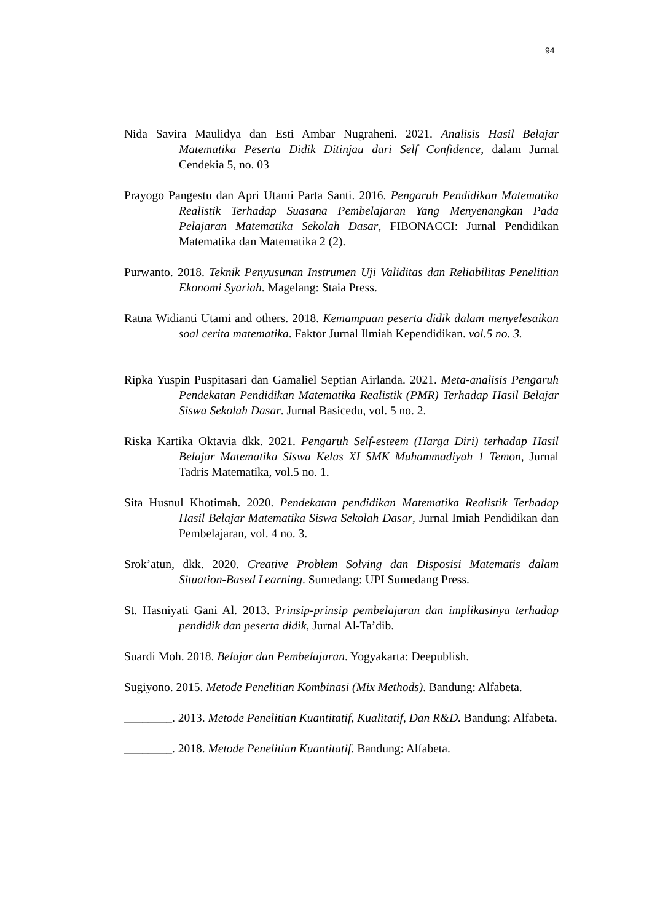94
Nida Savira Maulidya dan Esti Ambar Nugraheni. 2021. Analisis Hasil Belajar Matematika Peserta Didik Ditinjau dari Self Confidence, dalam Jurnal Cendekia 5, no. 03
Prayogo Pangestu dan Apri Utami Parta Santi. 2016. Pengaruh Pendidikan Matematika Realistik Terhadap Suasana Pembelajaran Yang Menyenangkan Pada Pelajaran Matematika Sekolah Dasar, FIBONACCI: Jurnal Pendidikan Matematika dan Matematika 2 (2).
Purwanto. 2018. Teknik Penyusunan Instrumen Uji Validitas dan Reliabilitas Penelitian Ekonomi Syariah. Magelang: Staia Press.
Ratna Widianti Utami and others. 2018. Kemampuan peserta didik dalam menyelesaikan soal cerita matematika. Faktor Jurnal Ilmiah Kependidikan. vol.5 no. 3.
Ripka Yuspin Puspitasari dan Gamaliel Septian Airlanda. 2021. Meta-analisis Pengaruh Pendekatan Pendidikan Matematika Realistik (PMR) Terhadap Hasil Belajar Siswa Sekolah Dasar. Jurnal Basicedu, vol. 5 no. 2.
Riska Kartika Oktavia dkk. 2021. Pengaruh Self-esteem (Harga Diri) terhadap Hasil Belajar Matematika Siswa Kelas XI SMK Muhammadiyah 1 Temon, Jurnal Tadris Matematika, vol.5 no. 1.
Sita Husnul Khotimah. 2020. Pendekatan pendidikan Matematika Realistik Terhadap Hasil Belajar Matematika Siswa Sekolah Dasar, Jurnal Imiah Pendidikan dan Pembelajaran, vol. 4 no. 3.
Srok’atun, dkk. 2020. Creative Problem Solving dan Disposisi Matematis dalam Situation-Based Learning. Sumedang: UPI Sumedang Press.
St. Hasniyati Gani Al. 2013. Prinsip-prinsip pembelajaran dan implikasinya terhadap pendidik dan peserta didik, Jurnal Al-Ta’dib.
Suardi Moh. 2018. Belajar dan Pembelajaran. Yogyakarta: Deepublish.
Sugiyono. 2015. Metode Penelitian Kombinasi (Mix Methods). Bandung: Alfabeta.
________. 2013. Metode Penelitian Kuantitatif, Kualitatif, Dan R&D. Bandung: Alfabeta.
________. 2018. Metode Penelitian Kuantitatif. Bandung: Alfabeta.